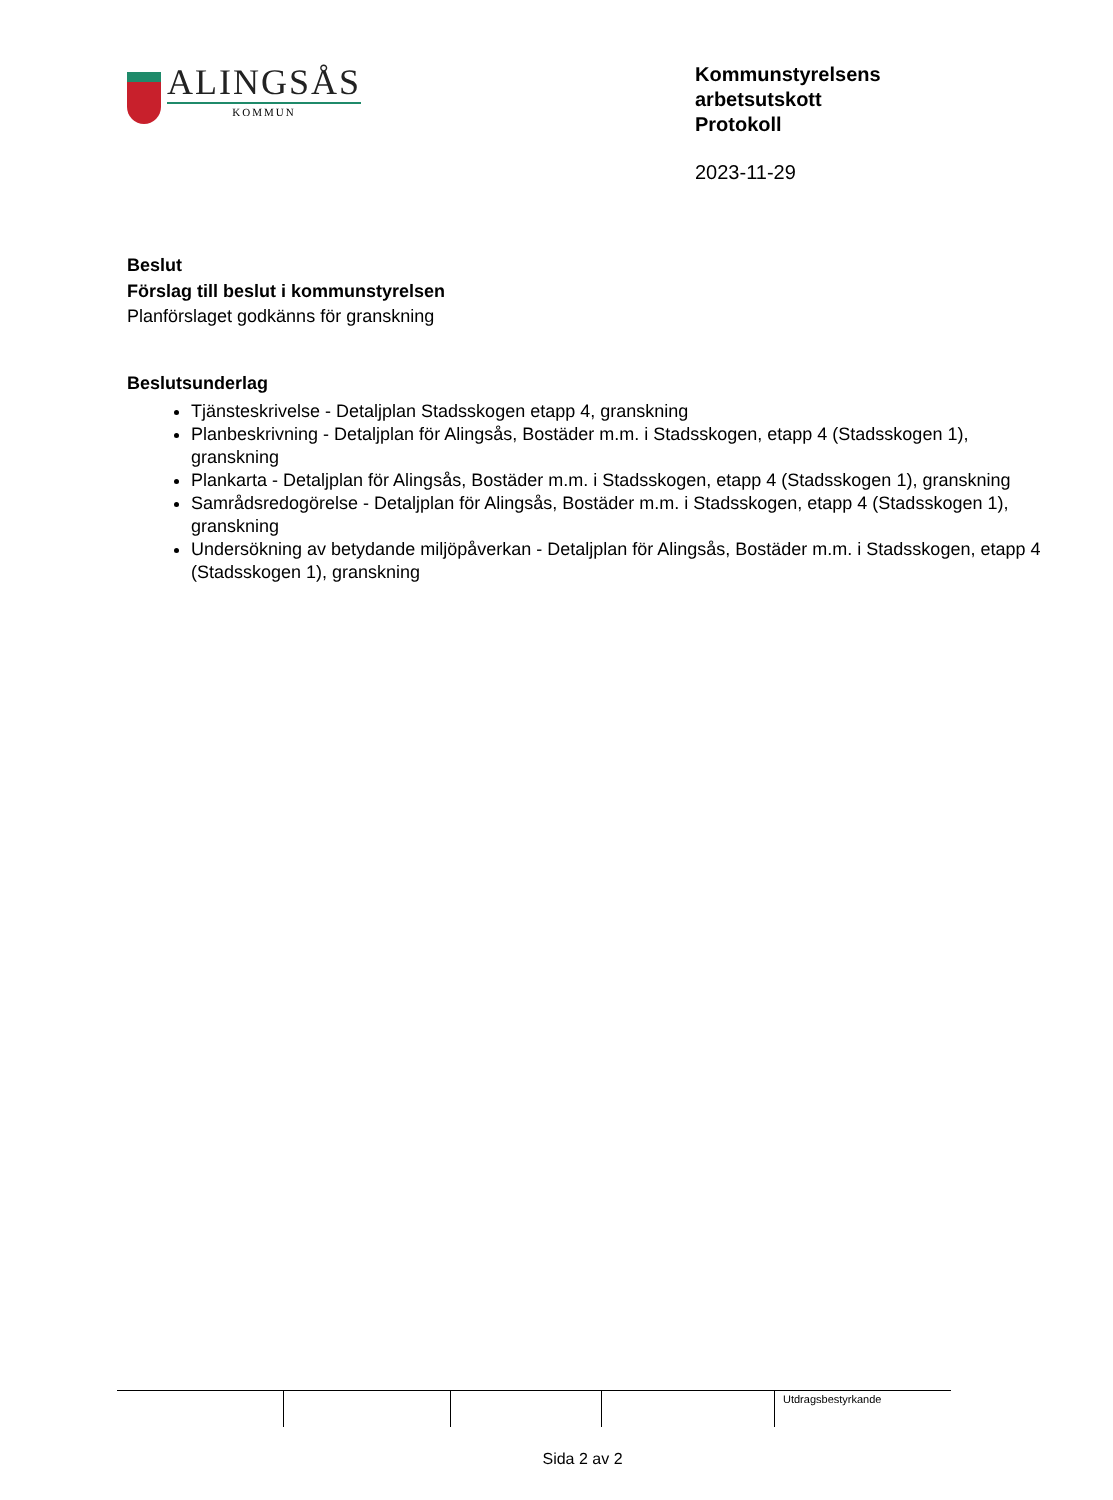ALINGSÅS
KOMMUN
Kommunstyrelsens
arbetsutskott
Protokoll
2023-11-29
Beslut
Förslag till beslut i kommunstyrelsen
Planförslaget godkänns för granskning
Beslutsunderlag
Tjänsteskrivelse - Detaljplan Stadsskogen etapp 4, granskning
Planbeskrivning - Detaljplan för Alingsås, Bostäder m.m. i Stadsskogen, etapp 4 (Stadsskogen 1), granskning
Plankarta - Detaljplan för Alingsås, Bostäder m.m. i Stadsskogen, etapp 4 (Stadsskogen 1), granskning
Samrådsredogörelse - Detaljplan för Alingsås, Bostäder m.m. i Stadsskogen, etapp 4 (Stadsskogen 1), granskning
Undersökning av betydande miljöpåverkan - Detaljplan för Alingsås, Bostäder m.m. i Stadsskogen, etapp 4 (Stadsskogen 1), granskning
| | | | | Utdragsbestyrkande |
Sida 2 av 2